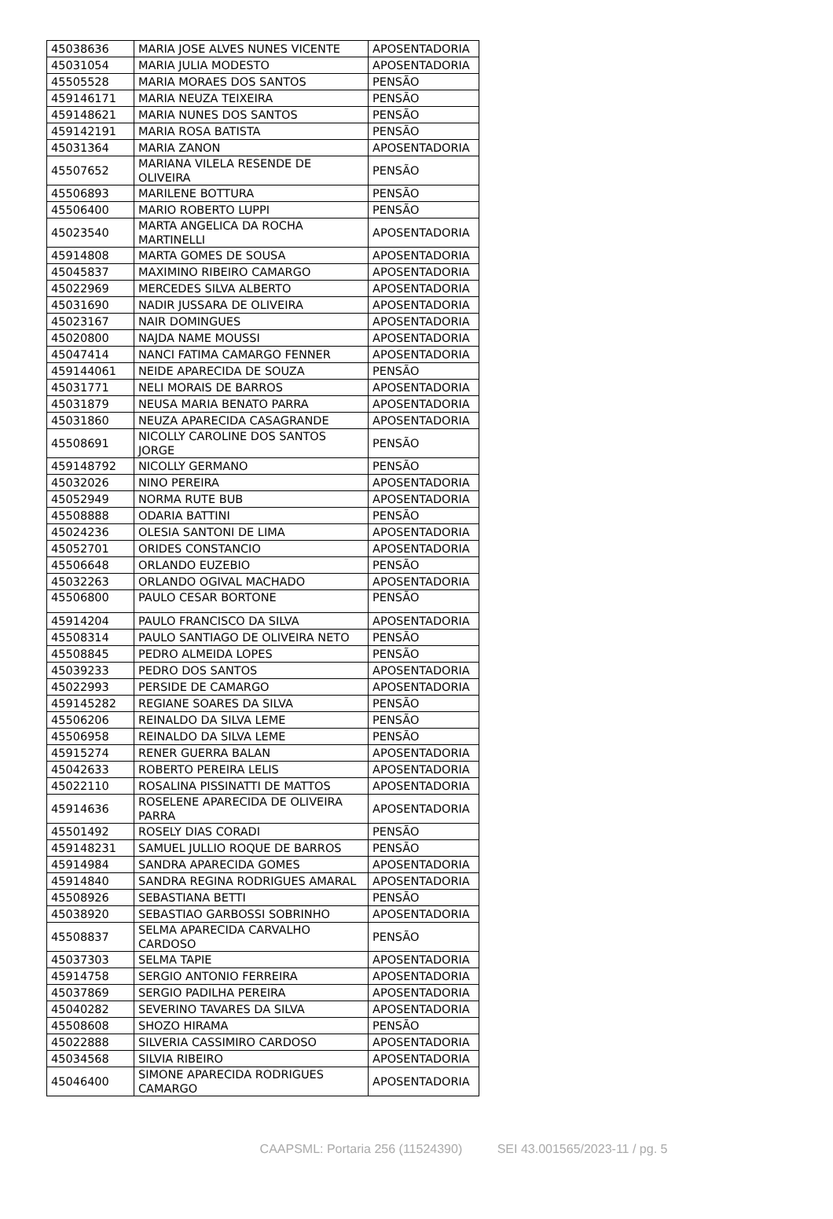| 45038636 | MARIA JOSE ALVES NUNES VICENTE | APOSENTADORIA |
| 45031054 | MARIA JULIA MODESTO | APOSENTADORIA |
| 45505528 | MARIA MORAES DOS SANTOS | PENSÃO |
| 459146171 | MARIA NEUZA TEIXEIRA | PENSÃO |
| 459148621 | MARIA NUNES DOS SANTOS | PENSÃO |
| 459142191 | MARIA ROSA BATISTA | PENSÃO |
| 45031364 | MARIA ZANON | APOSENTADORIA |
| 45507652 | MARIANA VILELA RESENDE DE OLIVEIRA | PENSÃO |
| 45506893 | MARILENE BOTTURA | PENSÃO |
| 45506400 | MARIO ROBERTO LUPPI | PENSÃO |
| 45023540 | MARTA ANGELICA DA ROCHA MARTINELLI | APOSENTADORIA |
| 45914808 | MARTA GOMES DE SOUSA | APOSENTADORIA |
| 45045837 | MAXIMINO RIBEIRO CAMARGO | APOSENTADORIA |
| 45022969 | MERCEDES SILVA ALBERTO | APOSENTADORIA |
| 45031690 | NADIR JUSSARA DE OLIVEIRA | APOSENTADORIA |
| 45023167 | NAIR DOMINGUES | APOSENTADORIA |
| 45020800 | NAJDA NAME MOUSSI | APOSENTADORIA |
| 45047414 | NANCI FATIMA CAMARGO FENNER | APOSENTADORIA |
| 459144061 | NEIDE APARECIDA DE SOUZA | PENSÃO |
| 45031771 | NELI MORAIS DE BARROS | APOSENTADORIA |
| 45031879 | NEUSA MARIA BENATO PARRA | APOSENTADORIA |
| 45031860 | NEUZA APARECIDA CASAGRANDE | APOSENTADORIA |
| 45508691 | NICOLLY CAROLINE DOS SANTOS JORGE | PENSÃO |
| 459148792 | NICOLLY GERMANO | PENSÃO |
| 45032026 | NINO PEREIRA | APOSENTADORIA |
| 45052949 | NORMA RUTE BUB | APOSENTADORIA |
| 45508888 | ODARIA BATTINI | PENSÃO |
| 45024236 | OLESIA SANTONI DE LIMA | APOSENTADORIA |
| 45052701 | ORIDES CONSTANCIO | APOSENTADORIA |
| 45506648 | ORLANDO EUZEBIO | PENSÃO |
| 45032263 | ORLANDO OGIVAL MACHADO | APOSENTADORIA |
| 45506800 | PAULO CESAR BORTONE | PENSÃO |
| 45914204 | PAULO FRANCISCO DA SILVA | APOSENTADORIA |
| 45508314 | PAULO SANTIAGO DE OLIVEIRA NETO | PENSÃO |
| 45508845 | PEDRO ALMEIDA LOPES | PENSÃO |
| 45039233 | PEDRO DOS SANTOS | APOSENTADORIA |
| 45022993 | PERSIDE DE CAMARGO | APOSENTADORIA |
| 459145282 | REGIANE SOARES DA SILVA | PENSÃO |
| 45506206 | REINALDO DA SILVA LEME | PENSÃO |
| 45506958 | REINALDO DA SILVA LEME | PENSÃO |
| 45915274 | RENER GUERRA BALAN | APOSENTADORIA |
| 45042633 | ROBERTO PEREIRA LELIS | APOSENTADORIA |
| 45022110 | ROSALINA PISSINATTI DE MATTOS | APOSENTADORIA |
| 45914636 | ROSELENE APARECIDA DE OLIVEIRA PARRA | APOSENTADORIA |
| 45501492 | ROSELY DIAS CORADI | PENSÃO |
| 459148231 | SAMUEL JULLIO ROQUE DE BARROS | PENSÃO |
| 45914984 | SANDRA APARECIDA GOMES | APOSENTADORIA |
| 45914840 | SANDRA REGINA RODRIGUES AMARAL | APOSENTADORIA |
| 45508926 | SEBASTIANA BETTI | PENSÃO |
| 45038920 | SEBASTIAO GARBOSSI SOBRINHO | APOSENTADORIA |
| 45508837 | SELMA APARECIDA CARVALHO CARDOSO | PENSÃO |
| 45037303 | SELMA TAPIE | APOSENTADORIA |
| 45914758 | SERGIO ANTONIO FERREIRA | APOSENTADORIA |
| 45037869 | SERGIO PADILHA PEREIRA | APOSENTADORIA |
| 45040282 | SEVERINO TAVARES DA SILVA | APOSENTADORIA |
| 45508608 | SHOZO HIRAMA | PENSÃO |
| 45022888 | SILVERIA CASSIMIRO CARDOSO | APOSENTADORIA |
| 45034568 | SILVIA RIBEIRO | APOSENTADORIA |
| 45046400 | SIMONE APARECIDA RODRIGUES CAMARGO | APOSENTADORIA |
CAAPSML: Portaria 256 (11524390) SEI 43.001565/2023-11 / pg. 5